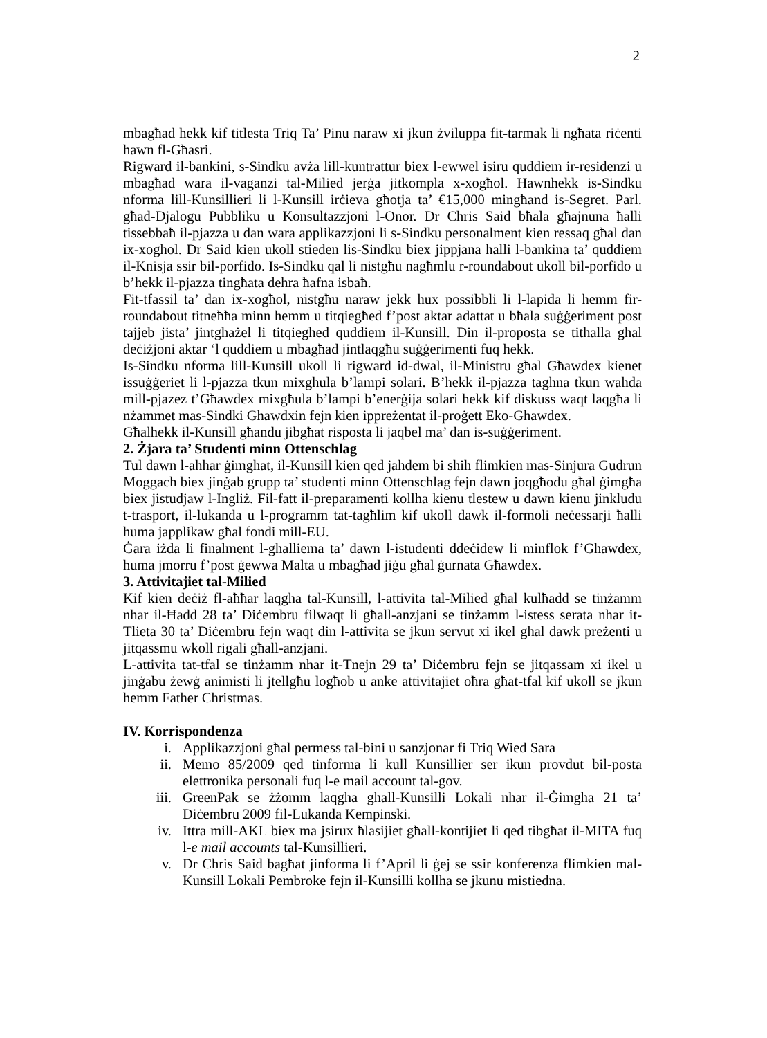2
mbagħad hekk kif titlesta Triq Ta’ Pinu naraw xi jkun żviluppa fit-tarmak li ngħata riċenti hawn fl-Għasri.
Rigward il-bankini, s-Sindku avża lill-kuntrattur biex l-ewwel isiru quddiem ir-residenzi u mbagħad wara il-vaganzi tal-Milied jerġa jitkompla x-xogħol. Hawnhekk is-Sindku nforma lill-Kunsillieri li l-Kunsill irċieva għotja ta’ €15,000 mingħand is-Segret. Parl. għad-Djalogu Pubbliku u Konsultazzjoni l-Onor. Dr Chris Said bħala għajnuna ħalli tissebbaħ il-pjazza u dan wara applikazzjoni li s-Sindku personalment kien ressaq għal dan ix-xogħol. Dr Said kien ukoll stieden lis-Sindku biex jippjana ħalli l-bankina ta’ quddiem il-Knisja ssir bil-porfido. Is-Sindku qal li nistgħu nagħmlu r-roundabout ukoll bil-porfido u b’hekk il-pjazza tingħata dehra ħafna isbaħ.
Fit-tfassil ta’ dan ix-xogħol, nistgħu naraw jekk hux possibbli li l-lapida li hemm fir-roundabout titneħħa minn hemm u titqiegħed f’post aktar adattat u bħala suġġeriment post tajjeb jista’ jintgħażel li titqiegħed quddiem il-Kunsill. Din il-proposta se titħalla għal deċiżjoni aktar ‘l quddiem u mbagħad jintlaqgħu suġġerimenti fuq hekk.
Is-Sindku nforma lill-Kunsill ukoll li rigward id-dwal, il-Ministru għal Għawdex kienet issuġġeriet li l-pjazza tkun mixgħula b’lampi solari. B’hekk il-pjazza tagħna tkun waħda mill-pjazez t’Għawdex mixgħula b’lampi b’enerġija solari hekk kif diskuss waqt laqgħa li nżammet mas-Sindki Għawdxin fejn kien ippreżentat il-proġett Eko-Għawdex.
Għalhekk il-Kunsill għandu jibgħat risposta li jaqbel ma’ dan is-suġġeriment.
2. Żjara ta’ Studenti minn Ottenschlag
Tul dawn l-aħħar ġimgħat, il-Kunsill kien qed jaħdem bi sħiħ flimkien mas-Sinjura Gudrun Moggach biex jinġab grupp ta’ studenti minn Ottenschlag fejn dawn joqgħodu għal ġimgħa biex jistudjaw l-Ingliż. Fil-fatt il-preparamenti kollha kienu tlestew u dawn kienu jinkludu t-trasport, il-lukanda u l-programm tat-tagħlim kif ukoll dawk il-formoli neċessarji ħalli huma japplikaw għal fondi mill-EU.
Ġara iżda li finalment l-għalliema ta’ dawn l-istudenti ddeċidew li minflok f’Għawdex, huma jmorru f’post ġewwa Malta u mbagħad jiġu għal ġurnata Għawdex.
3. Attivitajiet tal-Milied
Kif kien deċiż fl-aħħar laqgha tal-Kunsill, l-attivita tal-Milied għal kulħadd se tinżamm nhar il-Ħadd 28 ta’ Diċembru filwaqt li għall-anzjani se tinżamm l-istess serata nhar it-Tlieta 30 ta’ Diċembru fejn waqt din l-attivita se jkun servut xi ikel għal dawk preżenti u jitqassmu wkoll rigali għall-anzjani.
L-attivita tat-tfal se tinżamm nhar it-Tnejn 29 ta’ Diċembru fejn se jitqassam xi ikel u jinġabu żewġ animisti li jtellgħu logħob u anke attivitajiet oħra għat-tfal kif ukoll se jkun hemm Father Christmas.
IV. Korrispondenza
i. Applikazzjoni għal permess tal-bini u sanzjonar fi Triq Wied Sara
ii. Memo 85/2009 qed tinforma li kull Kunsillier ser ikun provdut bil-posta elettronika personali fuq l-e mail account tal-gov.
iii. GreenPak se żżomm laqgħa għall-Kunsilli Lokali nhar il-Ġimgħa 21 ta’ Diċembru 2009 fil-Lukanda Kempinski.
iv. Ittra mill-AKL biex ma jsirux ħlasijiet għall-kontijiet li qed tibgħat il-MITA fuq l-e mail accounts tal-Kunsillieri.
v. Dr Chris Said bagħat jinforma li f’April li ġej se ssir konferenza flimkien mal-Kunsill Lokali Pembroke fejn il-Kunsilli kollha se jkunu mistiedna.